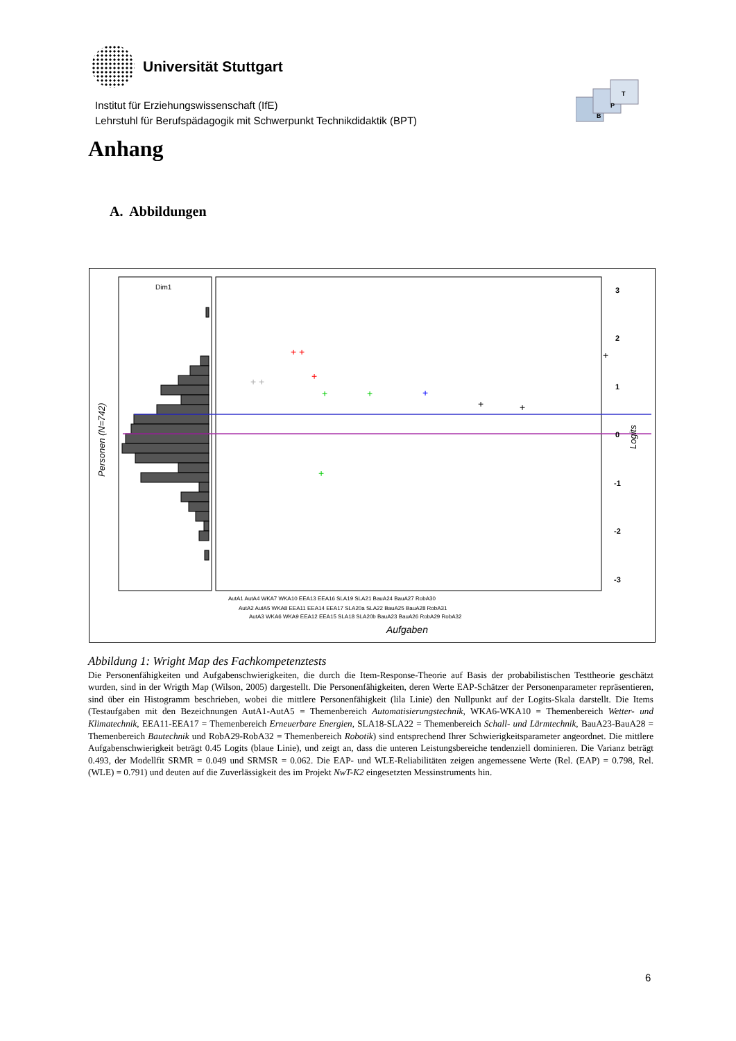Universität Stuttgart
Institut für Erziehungswissenschaft (IfE)
Lehrstuhl für Berufspädagogik mit Schwerpunkt Technikdidaktik (BPT)
B
P
T
Anhang
A. Abbildungen
Dim1
Personen (N=742)
3
2
1
0
-1
-2
-3
Logits
+ +
+
+
+
+
+
+
+
+ +
+
AutA1 AutA4 WKA7 WKA10 EEA13 EEA16 SLA19 SLA21 BauA24 BauA27 RobA30
AutA2 AutA5 WKA8 EEA11 EEA14 EEA17 SLA20a SLA22 BauA25 BauA28 RobA31
AutA3 WKA6 WKA9 EEA12 EEA15 SLA18 SLA20b BauA23 BauA26 RobA29 RobA32
Aufgaben
Abbildung 1: Wright Map des Fachkompetenztests
Die Personenfähigkeiten und Aufgabenschwierigkeiten, die durch die Item-Response-Theorie auf Basis der probabilistischen Testtheorie geschätzt wurden, sind in der Wrigth Map (Wilson, 2005) dargestellt. Die Personenfähigkeiten, deren Werte EAP-Schätzer der Personenparameter repräsentieren, sind über ein Histogramm beschrieben, wobei die mittlere Personenfähigkeit (lila Linie) den Nullpunkt auf der Logits-Skala darstellt. Die Items (Testaufgaben mit den Bezeichnungen AutA1-AutA5 = Themenbereich Automatisierungstechnik, WKA6-WKA10 = Themenbereich Wetter- und Klimatechnik, EEA11-EEA17 = Themenbereich Erneuerbare Energien, SLA18-SLA22 = Themenbereich Schall- und Lärmtechnik, BauA23-BauA28 = Themenbereich Bautechnik und RobA29-RobA32 = Themenbereich Robotik) sind entsprechend Ihrer Schwierigkeitsparameter angeordnet. Die mittlere Aufgabenschwierigkeit beträgt 0.45 Logits (blaue Linie), und zeigt an, dass die unteren Leistungsbereiche tendenziell dominieren. Die Varianz beträgt 0.493, der Modellfit SRMR = 0.049 und SRMSR = 0.062. Die EAP- und WLE-Reliabilitäten zeigen angemessene Werte (Rel. (EAP) = 0.798, Rel. (WLE) = 0.791) und deuten auf die Zuverlässigkeit des im Projekt NwT-K2 eingesetzten Messinstruments hin.
6